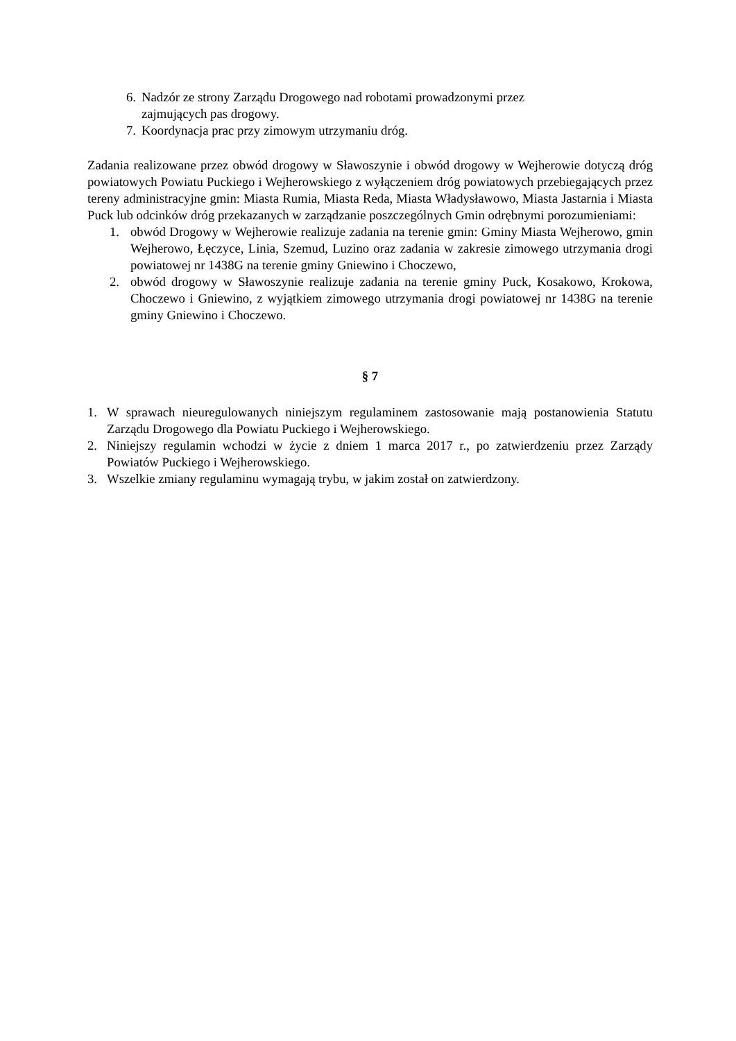6. Nadzór ze strony Zarządu Drogowego nad robotami prowadzonymi przez
zajmujących pas drogowy.
7. Koordynacja prac przy zimowym utrzymaniu dróg.
Zadania realizowane przez obwód drogowy w Sławoszynie i obwód drogowy w Wejherowie dotyczą dróg powiatowych Powiatu Puckiego i Wejherowskiego z wyłączeniem dróg powiatowych przebiegających przez tereny administracyjne gmin: Miasta Rumia, Miasta Reda, Miasta Władysławowo, Miasta Jastarnia i Miasta Puck lub odcinków dróg przekazanych w zarządzanie poszczególnych Gmin odrębnymi porozumieniami:
1. obwód Drogowy w Wejherowie realizuje zadania na terenie gmin: Gminy Miasta Wejherowo, gmin Wejherowo, Łęczyce, Linia, Szemud, Luzino oraz zadania w zakresie zimowego utrzymania drogi powiatowej nr 1438G na terenie gminy Gniewino i Choczewo,
2. obwód drogowy w Sławoszynie realizuje zadania na terenie gminy Puck, Kosakowo, Krokowa, Choczewo i Gniewino, z wyjątkiem zimowego utrzymania drogi powiatowej nr 1438G na terenie gminy Gniewino i Choczewo.
§ 7
1. W sprawach nieuregulowanych niniejszym regulaminem zastosowanie mają postanowienia Statutu Zarządu Drogowego dla Powiatu Puckiego i Wejherowskiego.
2. Niniejszy regulamin wchodzi w życie z dniem 1 marca 2017 r., po zatwierdzeniu przez Zarządy Powiatów Puckiego i Wejherowskiego.
3. Wszelkie zmiany regulaminu wymagają trybu, w jakim został on zatwierdzony.